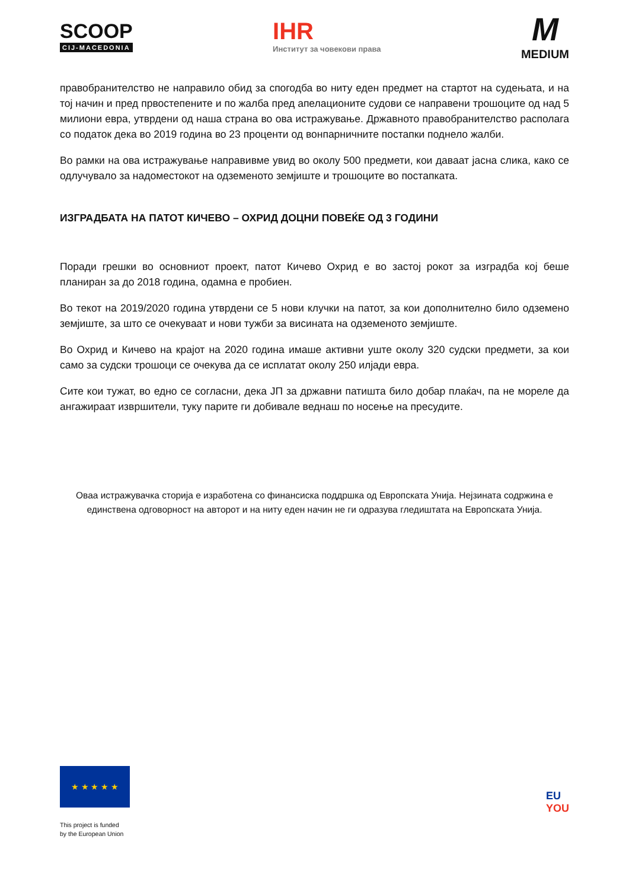SCOOP
CIJ-MACEDONIA
IHR
Институт за човекови права
M
MEDIUM
правобранителство не направило обид за спогодба во ниту еден предмет на стартот на судењата, и на тој начин и пред првостепените и по жалба пред апелационите судови се направени трошоците од над 5 милиони евра, утврдени од наша страна во ова истражување. Државното правобранителство располага со податок дека во 2019 година во 23 проценти од вонпарничните постапки поднело жалби.
Во рамки на ова истражување направивме увид во околу 500 предмети, кои даваат јасна слика, како се одлучувало за надоместокот на одземеното земјиште и трошоците во постапката.
ИЗГРАДБАТА НА ПАТОТ КИЧЕВО – ОХРИД ДОЦНИ ПОВЕЌЕ ОД 3 ГОДИНИ
Поради грешки во основниот проект, патот Кичево Охрид е во застој рокот за изградба кој беше планиран за до 2018 година, одамна е пробиен.
Во текот на 2019/2020 година утврдени се 5 нови клучки на патот, за кои дополнително било одземено земјиште, за што се очекуваат и нови тужби за висината на одземеното земјиште.
Во Охрид и Кичево на крајот на 2020 година имаше активни уште околу 320 судски предмети, за кои само за судски трошоци се очекува да се исплатат околу 250 илјади евра.
Сите кои тужат, во едно се согласни, дека ЈП за државни патишта било добар плаќач, па не мореле да ангажираат извршители, туку парите ги добивале веднаш по носење на пресудите.
Оваа истражувачка сторија е изработена со финансиска поддршка од Европската Унија. Нејзината содржина е единствена одговорност на авторот и на ниту еден начин не ги одразува гледиштата на Европската Унија.
★ ★ ★ ★ ★
This project is funded
by the European Union
EU
YOU